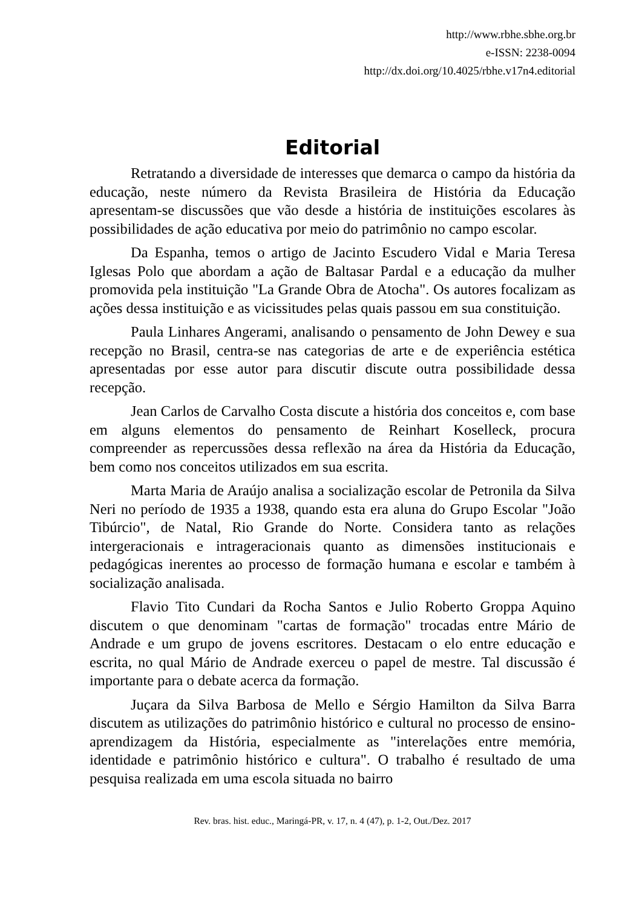http://www.rbhe.sbhe.org.br
e-ISSN: 2238-0094
http://dx.doi.org/10.4025/rbhe.v17n4.editorial
Editorial
Retratando a diversidade de interesses que demarca o campo da história da educação, neste número da Revista Brasileira de História da Educação apresentam-se discussões que vão desde a história de instituições escolares às possibilidades de ação educativa por meio do patrimônio no campo escolar.
Da Espanha, temos o artigo de Jacinto Escudero Vidal e Maria Teresa Iglesas Polo que abordam a ação de Baltasar Pardal e a educação da mulher promovida pela instituição "La Grande Obra de Atocha". Os autores focalizam as ações dessa instituição e as vicissitudes pelas quais passou em sua constituição.
Paula Linhares Angerami, analisando o pensamento de John Dewey e sua recepção no Brasil, centra-se nas categorias de arte e de experiência estética apresentadas por esse autor para discutir discute outra possibilidade dessa recepção.
Jean Carlos de Carvalho Costa discute a história dos conceitos e, com base em alguns elementos do pensamento de Reinhart Koselleck, procura compreender as repercussões dessa reflexão na área da História da Educação, bem como nos conceitos utilizados em sua escrita.
Marta Maria de Araújo analisa a socialização escolar de Petronila da Silva Neri no período de 1935 a 1938, quando esta era aluna do Grupo Escolar "João Tibúrcio", de Natal, Rio Grande do Norte. Considera tanto as relações intergeracionais e intrageracionais quanto as dimensões institucionais e pedagógicas inerentes ao processo de formação humana e escolar e também à socialização analisada.
Flavio Tito Cundari da Rocha Santos e Julio Roberto Groppa Aquino discutem o que denominam "cartas de formação" trocadas entre Mário de Andrade e um grupo de jovens escritores. Destacam o elo entre educação e escrita, no qual Mário de Andrade exerceu o papel de mestre. Tal discussão é importante para o debate acerca da formação.
Juçara da Silva Barbosa de Mello e Sérgio Hamilton da Silva Barra discutem as utilizações do patrimônio histórico e cultural no processo de ensino-aprendizagem da História, especialmente as "interelações entre memória, identidade e patrimônio histórico e cultura". O trabalho é resultado de uma pesquisa realizada em uma escola situada no bairro
Rev. bras. hist. educ., Maringá-PR, v. 17, n. 4 (47), p. 1-2, Out./Dez. 2017